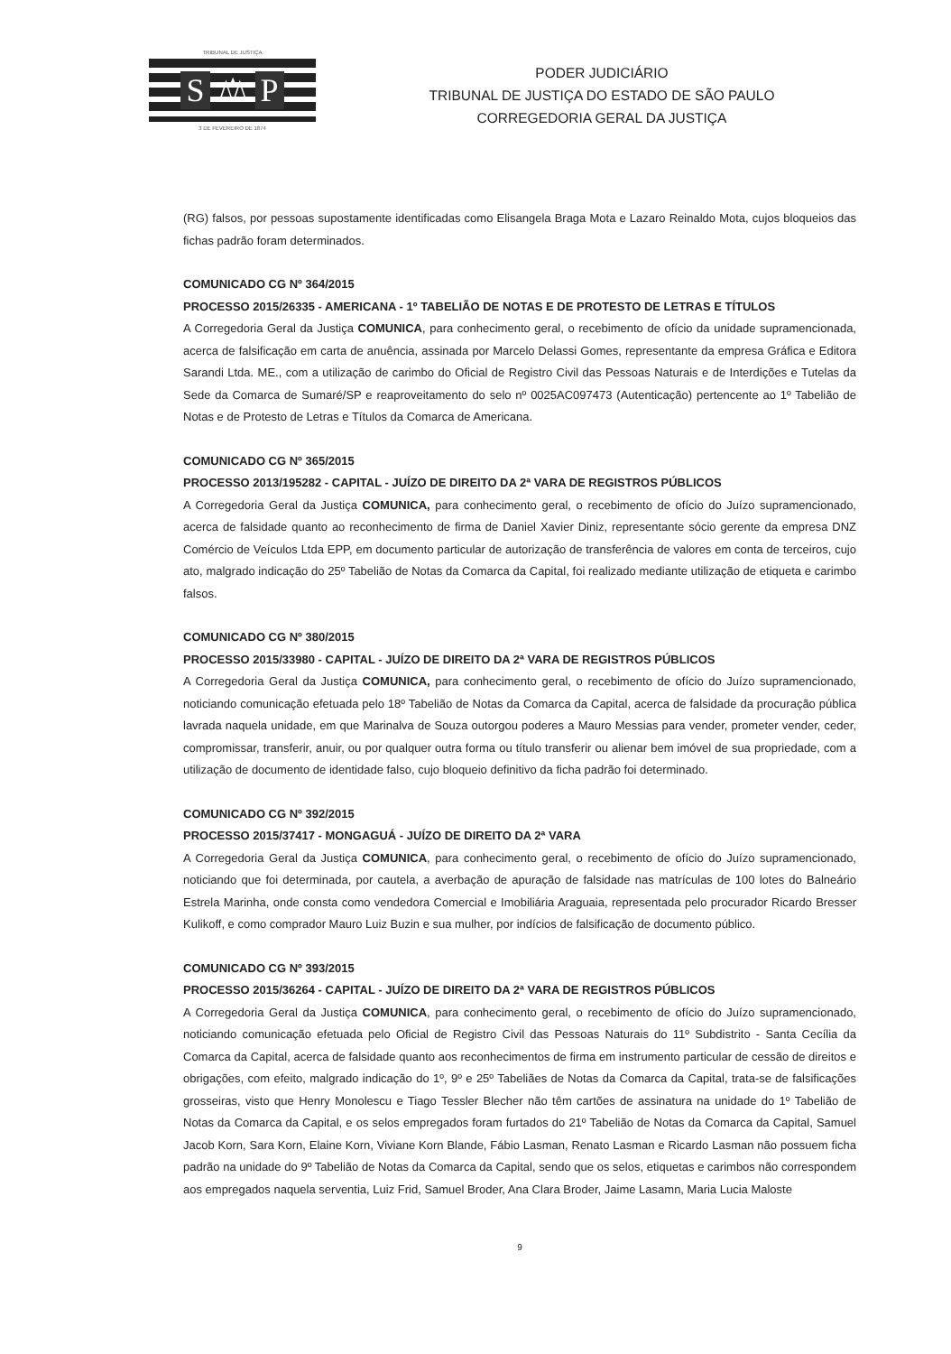TRIBUNAL DE JUSTIÇA
S ⚖ P
3 DE FEVEREIRO DE 1874
PODER JUDICIÁRIO
TRIBUNAL DE JUSTIÇA DO ESTADO DE SÃO PAULO
CORREGEDORIA GERAL DA JUSTIÇA
(RG) falsos, por pessoas supostamente identificadas como Elisangela Braga Mota e Lazaro Reinaldo Mota, cujos bloqueios das fichas padrão foram determinados.
COMUNICADO CG Nº 364/2015
PROCESSO 2015/26335 - AMERICANA - 1º TABELIÃO DE NOTAS E DE PROTESTO DE LETRAS E TÍTULOS
A Corregedoria Geral da Justiça COMUNICA, para conhecimento geral, o recebimento de ofício da unidade supramencionada, acerca de falsificação em carta de anuência, assinada por Marcelo Delassi Gomes, representante da empresa Gráfica e Editora Sarandi Ltda. ME., com a utilização de carimbo do Oficial de Registro Civil das Pessoas Naturais e de Interdições e Tutelas da Sede da Comarca de Sumaré/SP e reaproveitamento do selo nº 0025AC097473 (Autenticação) pertencente ao 1º Tabelião de Notas e de Protesto de Letras e Títulos da Comarca de Americana.
COMUNICADO CG Nº 365/2015
PROCESSO 2013/195282 - CAPITAL - JUÍZO DE DIREITO DA 2ª VARA DE REGISTROS PÚBLICOS
A Corregedoria Geral da Justiça COMUNICA, para conhecimento geral, o recebimento de ofício do Juízo supramencionado, acerca de falsidade quanto ao reconhecimento de firma de Daniel Xavier Diniz, representante sócio gerente da empresa DNZ Comércio de Veículos Ltda EPP, em documento particular de autorização de transferência de valores em conta de terceiros, cujo ato, malgrado indicação do 25º Tabelião de Notas da Comarca da Capital, foi realizado mediante utilização de etiqueta e carimbo falsos.
COMUNICADO CG Nº 380/2015
PROCESSO 2015/33980 - CAPITAL - JUÍZO DE DIREITO DA 2ª VARA DE REGISTROS PÚBLICOS
A Corregedoria Geral da Justiça COMUNICA, para conhecimento geral, o recebimento de ofício do Juízo supramencionado, noticiando comunicação efetuada pelo 18º Tabelião de Notas da Comarca da Capital, acerca de falsidade da procuração pública lavrada naquela unidade, em que Marinalva de Souza outorgou poderes a Mauro Messias para vender, prometer vender, ceder, compromissar, transferir, anuir, ou por qualquer outra forma ou título transferir ou alienar bem imóvel de sua propriedade, com a utilização de documento de identidade falso, cujo bloqueio definitivo da ficha padrão foi determinado.
COMUNICADO CG Nº 392/2015
PROCESSO 2015/37417 - MONGAGUÁ - JUÍZO DE DIREITO DA 2ª VARA
A Corregedoria Geral da Justiça COMUNICA, para conhecimento geral, o recebimento de ofício do Juízo supramencionado, noticiando que foi determinada, por cautela, a averbação de apuração de falsidade nas matrículas de 100 lotes do Balneário Estrela Marinha, onde consta como vendedora Comercial e Imobiliária Araguaia, representada pelo procurador Ricardo Bresser Kulikoff, e como comprador Mauro Luiz Buzin e sua mulher, por indícios de falsificação de documento público.
COMUNICADO CG Nº 393/2015
PROCESSO 2015/36264 - CAPITAL - JUÍZO DE DIREITO DA 2ª VARA DE REGISTROS PÚBLICOS
A Corregedoria Geral da Justiça COMUNICA, para conhecimento geral, o recebimento de ofício do Juízo supramencionado, noticiando comunicação efetuada pelo Oficial de Registro Civil das Pessoas Naturais do 11º Subdistrito - Santa Cecília da Comarca da Capital, acerca de falsidade quanto aos reconhecimentos de firma em instrumento particular de cessão de direitos e obrigações, com efeito, malgrado indicação do 1º, 9º e 25º Tabeliães de Notas da Comarca da Capital, trata-se de falsificações grosseiras, visto que Henry Monolescu e Tiago Tessler Blecher não têm cartões de assinatura na unidade do 1º Tabelião de Notas da Comarca da Capital, e os selos empregados foram furtados do 21º Tabelião de Notas da Comarca da Capital, Samuel Jacob Korn, Sara Korn, Elaine Korn, Viviane Korn Blande, Fábio Lasman, Renato Lasman e Ricardo Lasman não possuem ficha padrão na unidade do 9º Tabelião de Notas da Comarca da Capital, sendo que os selos, etiquetas e carimbos não correspondem aos empregados naquela serventia, Luiz Frid, Samuel Broder, Ana Clara Broder, Jaime Lasamn, Maria Lucia Maloste
9